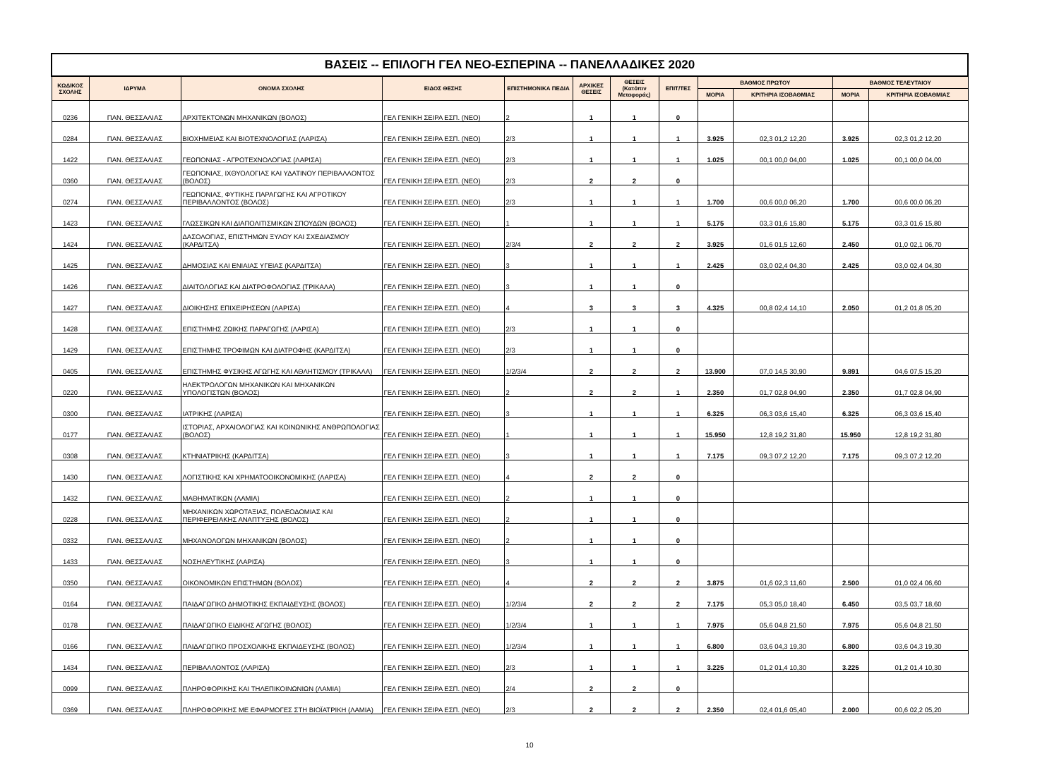| ΒΑΣΕΙΣ -- ΕΠΙΛΟΓΗ ΓΕΛ ΝΕΟ-ΕΣΠΕΡΙΝΑ -- ΠΑΝΕΛΛΑΔΙΚΕΣ 2020 | | | | | | | | | | | |
| ΚΩΔΙΚΟΣ ΣΧΟΛΗΣ | ΙΔΡΥΜΑ | ΟΝΟΜΑ ΣΧΟΛΗΣ | ΕΙΔΟΣ ΘΕΣΗΣ | ΕΠΙΣΤΗΜΟΝΙΚΑ ΠΕΔΙΑ | ΑΡΧΙΚΕΣ ΘΕΣΕΙΣ | ΘΕΣΕΙΣ (Κατόπιν Μεταφοράς) | ΕΠΙΤ/ΤΕΣ | ΒΑΘΜΟΣ ΠΡΩΤΟΥ | | ΒΑΘΜΟΣ ΤΕΛΕΥΤΑΙΟΥ | |
| | | | | | | | | ΜΟΡΙΑ | ΚΡΙΤΗΡΙΑ ΙΣΟΒΑΘΜΙΑΣ | ΜΟΡΙΑ | ΚΡΙΤΗΡΙΑ ΙΣΟΒΑΘΜΙΑΣ |
| 0236 | ΠΑΝ. ΘΕΣΣΑΛΙΑΣ | ΑΡΧΙΤΕΚΤΟΝΩΝ ΜΗΧΑΝΙΚΩΝ (ΒΟΛΟΣ) | ΓΕΛ ΓΕΝΙΚΗ ΣΕΙΡΑ ΕΣΠ. (ΝΕΟ) | 2 | 1 | 1 | 0 | | | | |
| 0284 | ΠΑΝ. ΘΕΣΣΑΛΙΑΣ | ΒΙΟΧΗΜΕΙΑΣ ΚΑΙ ΒΙΟΤΕΧΝΟΛΟΓΙΑΣ (ΛΑΡΙΣΑ) | ΓΕΛ ΓΕΝΙΚΗ ΣΕΙΡΑ ΕΣΠ. (ΝΕΟ) | 2/3 | 1 | 1 | 1 | 3.925 | 02,3 01,2 12,20 | 3.925 | 02,3 01,2 12,20 |
| 1422 | ΠΑΝ. ΘΕΣΣΑΛΙΑΣ | ΓΕΩΠΟΝΙΑΣ - ΑΓΡΟΤΕΧΝΟΛΟΓΙΑΣ (ΛΑΡΙΣΑ) | ΓΕΛ ΓΕΝΙΚΗ ΣΕΙΡΑ ΕΣΠ. (ΝΕΟ) | 2/3 | 1 | 1 | 1 | 1.025 | 00,1 00,0 04,00 | 1.025 | 00,1 00,0 04,00 |
| 0360 | ΠΑΝ. ΘΕΣΣΑΛΙΑΣ | ΓΕΩΠΟΝΙΑΣ, ΙΧΘΥΟΛΟΓΙΑΣ ΚΑΙ ΥΔΑΤΙΝΟΥ ΠΕΡΙΒΑΛΛΟΝΤΟΣ (ΒΟΛΟΣ) | ΓΕΛ ΓΕΝΙΚΗ ΣΕΙΡΑ ΕΣΠ. (ΝΕΟ) | 2/3 | 2 | 2 | 0 | | | | |
| 0274 | ΠΑΝ. ΘΕΣΣΑΛΙΑΣ | ΓΕΩΠΟΝΙΑΣ, ΦΥΤΙΚΗΣ ΠΑΡΑΓΩΓΗΣ ΚΑΙ ΑΓΡΟΤΙΚΟΥ ΠΕΡΙΒΑΛΛΟΝΤΟΣ (ΒΟΛΟΣ) | ΓΕΛ ΓΕΝΙΚΗ ΣΕΙΡΑ ΕΣΠ. (ΝΕΟ) | 2/3 | 1 | 1 | 1 | 1.700 | 00,6 00,0 06,20 | 1.700 | 00,6 00,0 06,20 |
| 1423 | ΠΑΝ. ΘΕΣΣΑΛΙΑΣ | ΓΛΩΣΣΙΚΩΝ ΚΑΙ ΔΙΑΠΟΛΙΤΙΣΜΙΚΩΝ ΣΠΟΥΔΩΝ (ΒΟΛΟΣ) | ΓΕΛ ΓΕΝΙΚΗ ΣΕΙΡΑ ΕΣΠ. (ΝΕΟ) | 1 | 1 | 1 | 1 | 5.175 | 03,3 01,6 15,80 | 5.175 | 03,3 01,6 15,80 |
| 1424 | ΠΑΝ. ΘΕΣΣΑΛΙΑΣ | ΔΑΣΟΛΟΓΙΑΣ, ΕΠΙΣΤΗΜΩΝ ΞΥΛΟΥ ΚΑΙ ΣΧΕΔΙΑΣΜΟΥ (ΚΑΡΔΙΤΣΑ) | ΓΕΛ ΓΕΝΙΚΗ ΣΕΙΡΑ ΕΣΠ. (ΝΕΟ) | 2/3/4 | 2 | 2 | 2 | 3.925 | 01,6 01,5 12,60 | 2.450 | 01,0 02,1 06,70 |
| 1425 | ΠΑΝ. ΘΕΣΣΑΛΙΑΣ | ΔΗΜΟΣΙΑΣ ΚΑΙ ΕΝΙΑΙΑΣ ΥΓΕΙΑΣ (ΚΑΡΔΙΤΣΑ) | ΓΕΛ ΓΕΝΙΚΗ ΣΕΙΡΑ ΕΣΠ. (ΝΕΟ) | 3 | 1 | 1 | 1 | 2.425 | 03,0 02,4 04,30 | 2.425 | 03,0 02,4 04,30 |
| 1426 | ΠΑΝ. ΘΕΣΣΑΛΙΑΣ | ΔΙΑΙΤΟΛΟΓΙΑΣ ΚΑΙ ΔΙΑΤΡΟΦΟΛΟΓΙΑΣ (ΤΡΙΚΑΛΑ) | ΓΕΛ ΓΕΝΙΚΗ ΣΕΙΡΑ ΕΣΠ. (ΝΕΟ) | 3 | 1 | 1 | 0 | | | | |
| 1427 | ΠΑΝ. ΘΕΣΣΑΛΙΑΣ | ΔΙΟΙΚΗΣΗΣ ΕΠΙΧΕΙΡΗΣΕΩΝ (ΛΑΡΙΣΑ) | ΓΕΛ ΓΕΝΙΚΗ ΣΕΙΡΑ ΕΣΠ. (ΝΕΟ) | 4 | 3 | 3 | 3 | 4.325 | 00,8 02,4 14,10 | 2.050 | 01,2 01,8 05,20 |
| 1428 | ΠΑΝ. ΘΕΣΣΑΛΙΑΣ | ΕΠΙΣΤΗΜΗΣ ΖΩΙΚΗΣ ΠΑΡΑΓΩΓΗΣ (ΛΑΡΙΣΑ) | ΓΕΛ ΓΕΝΙΚΗ ΣΕΙΡΑ ΕΣΠ. (ΝΕΟ) | 2/3 | 1 | 1 | 0 | | | | |
| 1429 | ΠΑΝ. ΘΕΣΣΑΛΙΑΣ | ΕΠΙΣΤΗΜΗΣ ΤΡΟΦΙΜΩΝ ΚΑΙ ΔΙΑΤΡΟΦΗΣ (ΚΑΡΔΙΤΣΑ) | ΓΕΛ ΓΕΝΙΚΗ ΣΕΙΡΑ ΕΣΠ. (ΝΕΟ) | 2/3 | 1 | 1 | 0 | | | | |
| 0405 | ΠΑΝ. ΘΕΣΣΑΛΙΑΣ | ΕΠΙΣΤΗΜΗΣ ΦΥΣΙΚΗΣ ΑΓΩΓΗΣ ΚΑΙ ΑΘΛΗΤΙΣΜΟΥ (ΤΡΙΚΑΛΑ) | ΓΕΛ ΓΕΝΙΚΗ ΣΕΙΡΑ ΕΣΠ. (ΝΕΟ) | 1/2/3/4 | 2 | 2 | 2 | 13.900 | 07,0 14,5 30,90 | 9.891 | 04,6 07,5 15,20 |
| 0220 | ΠΑΝ. ΘΕΣΣΑΛΙΑΣ | ΗΛΕΚΤΡΟΛΟΓΩΝ ΜΗΧΑΝΙΚΩΝ ΚΑΙ ΜΗΧΑΝΙΚΩΝ ΥΠΟΛΟΓΙΣΤΩΝ (ΒΟΛΟΣ) | ΓΕΛ ΓΕΝΙΚΗ ΣΕΙΡΑ ΕΣΠ. (ΝΕΟ) | 2 | 2 | 2 | 1 | 2.350 | 01,7 02,8 04,90 | 2.350 | 01,7 02,8 04,90 |
| 0300 | ΠΑΝ. ΘΕΣΣΑΛΙΑΣ | ΙΑΤΡΙΚΗΣ (ΛΑΡΙΣΑ) | ΓΕΛ ΓΕΝΙΚΗ ΣΕΙΡΑ ΕΣΠ. (ΝΕΟ) | 3 | 1 | 1 | 1 | 6.325 | 06,3 03,6 15,40 | 6.325 | 06,3 03,6 15,40 |
| 0177 | ΠΑΝ. ΘΕΣΣΑΛΙΑΣ | ΙΣΤΟΡΙΑΣ, ΑΡΧΑΙΟΛΟΓΙΑΣ ΚΑΙ ΚΟΙΝΩΝΙΚΗΣ ΑΝΘΡΩΠΟΛΟΓΙΑΣ (ΒΟΛΟΣ) | ΓΕΛ ΓΕΝΙΚΗ ΣΕΙΡΑ ΕΣΠ. (ΝΕΟ) | 1 | 1 | 1 | 1 | 15.950 | 12,8 19,2 31,80 | 15.950 | 12,8 19,2 31,80 |
| 0308 | ΠΑΝ. ΘΕΣΣΑΛΙΑΣ | ΚΤΗΝΙΑΤΡΙΚΗΣ (ΚΑΡΔΙΤΣΑ) | ΓΕΛ ΓΕΝΙΚΗ ΣΕΙΡΑ ΕΣΠ. (ΝΕΟ) | 3 | 1 | 1 | 1 | 7.175 | 09,3 07,2 12,20 | 7.175 | 09,3 07,2 12,20 |
| 1430 | ΠΑΝ. ΘΕΣΣΑΛΙΑΣ | ΛΟΓΙΣΤΙΚΗΣ ΚΑΙ ΧΡΗΜΑΤΟΟΙΚΟΝΟΜΙΚΗΣ (ΛΑΡΙΣΑ) | ΓΕΛ ΓΕΝΙΚΗ ΣΕΙΡΑ ΕΣΠ. (ΝΕΟ) | 4 | 2 | 2 | 0 | | | | |
| 1432 | ΠΑΝ. ΘΕΣΣΑΛΙΑΣ | ΜΑΘΗΜΑΤΙΚΩΝ (ΛΑΜΙΑ) | ΓΕΛ ΓΕΝΙΚΗ ΣΕΙΡΑ ΕΣΠ. (ΝΕΟ) | 2 | 1 | 1 | 0 | | | | |
| 0228 | ΠΑΝ. ΘΕΣΣΑΛΙΑΣ | ΜΗΧΑΝΙΚΩΝ ΧΩΡΟΤΑΞΙΑΣ, ΠΟΛΕΟΔΟΜΙΑΣ ΚΑΙ ΠΕΡΙΦΕΡΕΙΑΚΗΣ ΑΝΑΠΤΥΞΗΣ (ΒΟΛΟΣ) | ΓΕΛ ΓΕΝΙΚΗ ΣΕΙΡΑ ΕΣΠ. (ΝΕΟ) | 2 | 1 | 1 | 0 | | | | |
| 0332 | ΠΑΝ. ΘΕΣΣΑΛΙΑΣ | ΜΗΧΑΝΟΛΟΓΩΝ ΜΗΧΑΝΙΚΩΝ (ΒΟΛΟΣ) | ΓΕΛ ΓΕΝΙΚΗ ΣΕΙΡΑ ΕΣΠ. (ΝΕΟ) | 2 | 1 | 1 | 0 | | | | |
| 1433 | ΠΑΝ. ΘΕΣΣΑΛΙΑΣ | ΝΟΣΗΛΕΥΤΙΚΗΣ (ΛΑΡΙΣΑ) | ΓΕΛ ΓΕΝΙΚΗ ΣΕΙΡΑ ΕΣΠ. (ΝΕΟ) | 3 | 1 | 1 | 0 | | | | |
| 0350 | ΠΑΝ. ΘΕΣΣΑΛΙΑΣ | ΟΙΚΟΝΟΜΙΚΩΝ ΕΠΙΣΤΗΜΩΝ (ΒΟΛΟΣ) | ΓΕΛ ΓΕΝΙΚΗ ΣΕΙΡΑ ΕΣΠ. (ΝΕΟ) | 4 | 2 | 2 | 2 | 3.875 | 01,6 02,3 11,60 | 2.500 | 01,0 02,4 06,60 |
| 0164 | ΠΑΝ. ΘΕΣΣΑΛΙΑΣ | ΠΑΙΔΑΓΩΓΙΚΟ ΔΗΜΟΤΙΚΗΣ ΕΚΠΑΙΔΕΥΣΗΣ (ΒΟΛΟΣ) | ΓΕΛ ΓΕΝΙΚΗ ΣΕΙΡΑ ΕΣΠ. (ΝΕΟ) | 1/2/3/4 | 2 | 2 | 2 | 7.175 | 05,3 05,0 18,40 | 6.450 | 03,5 03,7 18,60 |
| 0178 | ΠΑΝ. ΘΕΣΣΑΛΙΑΣ | ΠΑΙΔΑΓΩΓΙΚΟ ΕΙΔΙΚΗΣ ΑΓΩΓΗΣ (ΒΟΛΟΣ) | ΓΕΛ ΓΕΝΙΚΗ ΣΕΙΡΑ ΕΣΠ. (ΝΕΟ) | 1/2/3/4 | 1 | 1 | 1 | 7.975 | 05,6 04,8 21,50 | 7.975 | 05,6 04,8 21,50 |
| 0166 | ΠΑΝ. ΘΕΣΣΑΛΙΑΣ | ΠΑΙΔΑΓΩΓΙΚΟ ΠΡΟΣΧΟΛΙΚΗΣ ΕΚΠΑΙΔΕΥΣΗΣ (ΒΟΛΟΣ) | ΓΕΛ ΓΕΝΙΚΗ ΣΕΙΡΑ ΕΣΠ. (ΝΕΟ) | 1/2/3/4 | 1 | 1 | 1 | 6.800 | 03,6 04,3 19,30 | 6.800 | 03,6 04,3 19,30 |
| 1434 | ΠΑΝ. ΘΕΣΣΑΛΙΑΣ | ΠΕΡΙΒΑΛΛΟΝΤΟΣ (ΛΑΡΙΣΑ) | ΓΕΛ ΓΕΝΙΚΗ ΣΕΙΡΑ ΕΣΠ. (ΝΕΟ) | 2/3 | 1 | 1 | 1 | 3.225 | 01,2 01,4 10,30 | 3.225 | 01,2 01,4 10,30 |
| 0099 | ΠΑΝ. ΘΕΣΣΑΛΙΑΣ | ΠΛΗΡΟΦΟΡΙΚΗΣ ΚΑΙ ΤΗΛΕΠΙΚΟΙΝΩΝΙΩΝ (ΛΑΜΙΑ) | ΓΕΛ ΓΕΝΙΚΗ ΣΕΙΡΑ ΕΣΠ. (ΝΕΟ) | 2/4 | 2 | 2 | 0 | | | | |
| 0369 | ΠΑΝ. ΘΕΣΣΑΛΙΑΣ | ΠΛΗΡΟΦΟΡΙΚΗΣ ΜΕ ΕΦΑΡΜΟΓΕΣ ΣΤΗ ΒΙΟΪΑΤΡΙΚΗ (ΛΑΜΙΑ) | ΓΕΛ ΓΕΝΙΚΗ ΣΕΙΡΑ ΕΣΠ. (ΝΕΟ) | 2/3 | 2 | 2 | 2 | 2.350 | 02,4 01,6 05,40 | 2.000 | 00,6 02,2 05,20 |
10